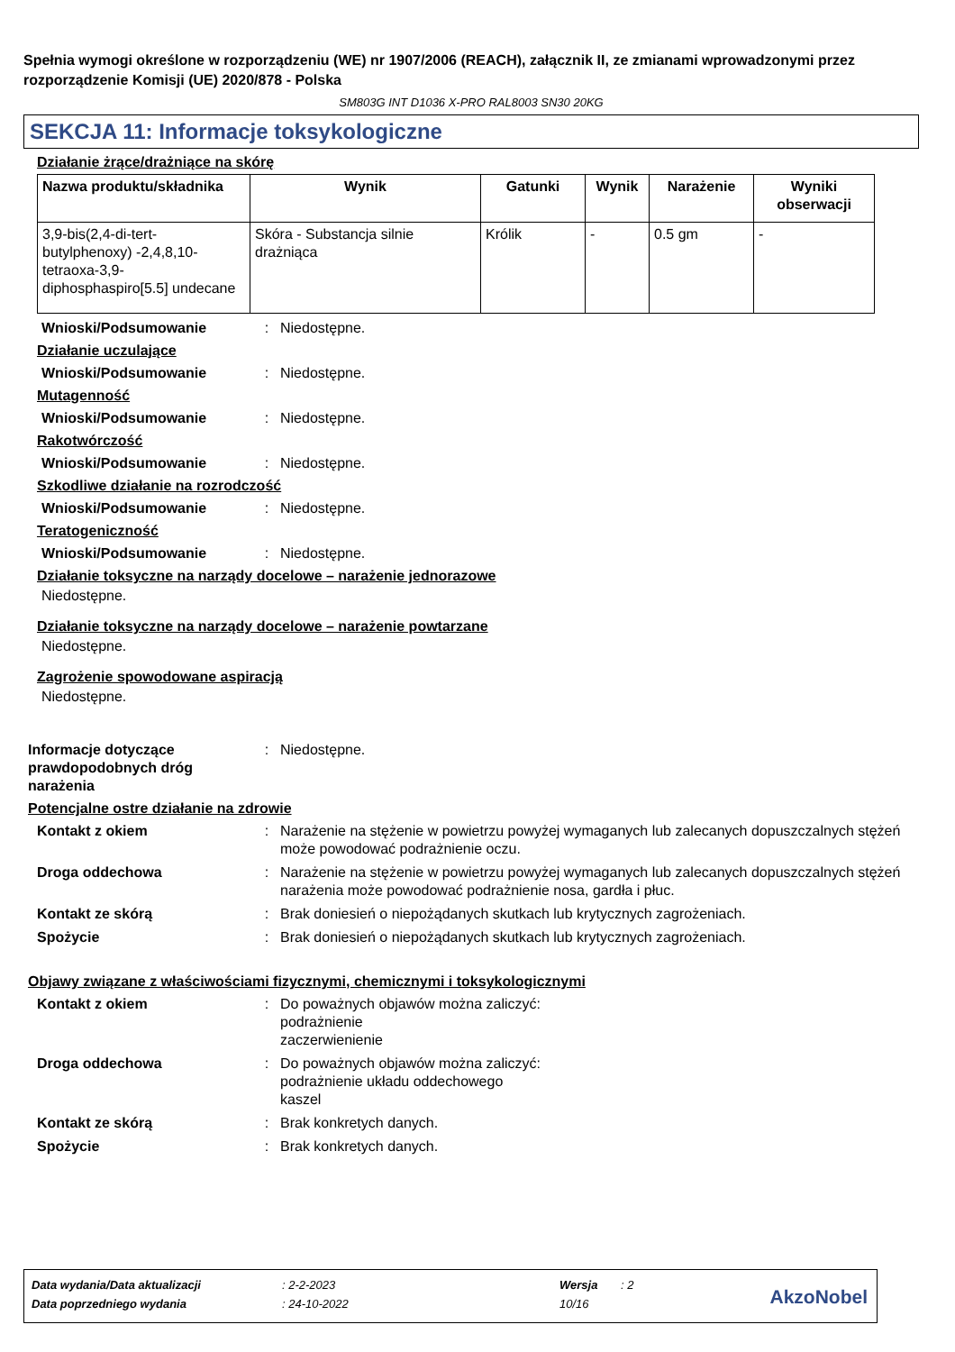Spełnia wymogi określone w rozporządzeniu (WE) nr 1907/2006 (REACH), załącznik II, ze zmianami wprowadzonymi przez rozporządzenie Komisji (UE) 2020/878 - Polska
SM803G INT D1036 X-PRO RAL8003 SN30 20KG
SEKCJA 11: Informacje toksykologiczne
Działanie żrące/drażniące na skórę
| Nazwa produktu/składnika | Wynik | Gatunki | Wynik | Narażenie | Wyniki obserwacji |
| --- | --- | --- | --- | --- | --- |
| 3,9-bis(2,4-di-tert-butylphenoxy) -2,4,8,10-tetraoxa-3,9-diphosphaspiro[5.5] undecane | Skóra - Substancja silnie drażniąca | Królik | - | 0.5 gm | - |
Wnioski/Podsumowanie: Niedostępne.
Działanie uczulające
Wnioski/Podsumowanie: Niedostępne.
Mutagenność
Wnioski/Podsumowanie: Niedostępne.
Rakotwórczość
Wnioski/Podsumowanie: Niedostępne.
Szkodliwe działanie na rozrodczość
Wnioski/Podsumowanie: Niedostępne.
Teratogeniczność
Wnioski/Podsumowanie: Niedostępne.
Działanie toksyczne na narządy docelowe – narażenie jednorazowe
Niedostępne.
Działanie toksyczne na narządy docelowe – narażenie powtarzane
Niedostępne.
Zagrożenie spowodowane aspiracją
Niedostępne.
Informacje dotyczące prawdopodobnych dróg narażenia: Niedostępne.
Potencjalne ostre działanie na zdrowie
Kontakt z okiem: Narażenie na stężenie w powietrzu powyżej wymaganych lub zalecanych dopuszczalnych stężeń może powodować podrażnienie oczu.
Droga oddechowa: Narażenie na stężenie w powietrzu powyżej wymaganych lub zalecanych dopuszczalnych stężeń narażenia może powodować podrażnienie nosa, gardła i płuc.
Kontakt ze skórą: Brak doniesień o niepożądanych skutkach lub krytycznych zagrożeniach.
Spożycie: Brak doniesień o niepożądanych skutkach lub krytycznych zagrożeniach.
Objawy związane z właściwościami fizycznymi, chemicznymi i toksykologicznymi
Kontakt z okiem: Do poważnych objawów można zaliczyć:
podrażnienie
zaczerwienienie
Droga oddechowa: Do poważnych objawów można zaliczyć:
podrażnienie układu oddechowego
kaszel
Kontakt ze skórą: Brak konkretych danych.
Spożycie: Brak konkretych danych.
| Data wydania/Data aktualizacji | : 2-2-2023 | Wersja | : 2 |
| Data poprzedniego wydania | : 24-10-2022 | 10/16 | |
AkzoNobel